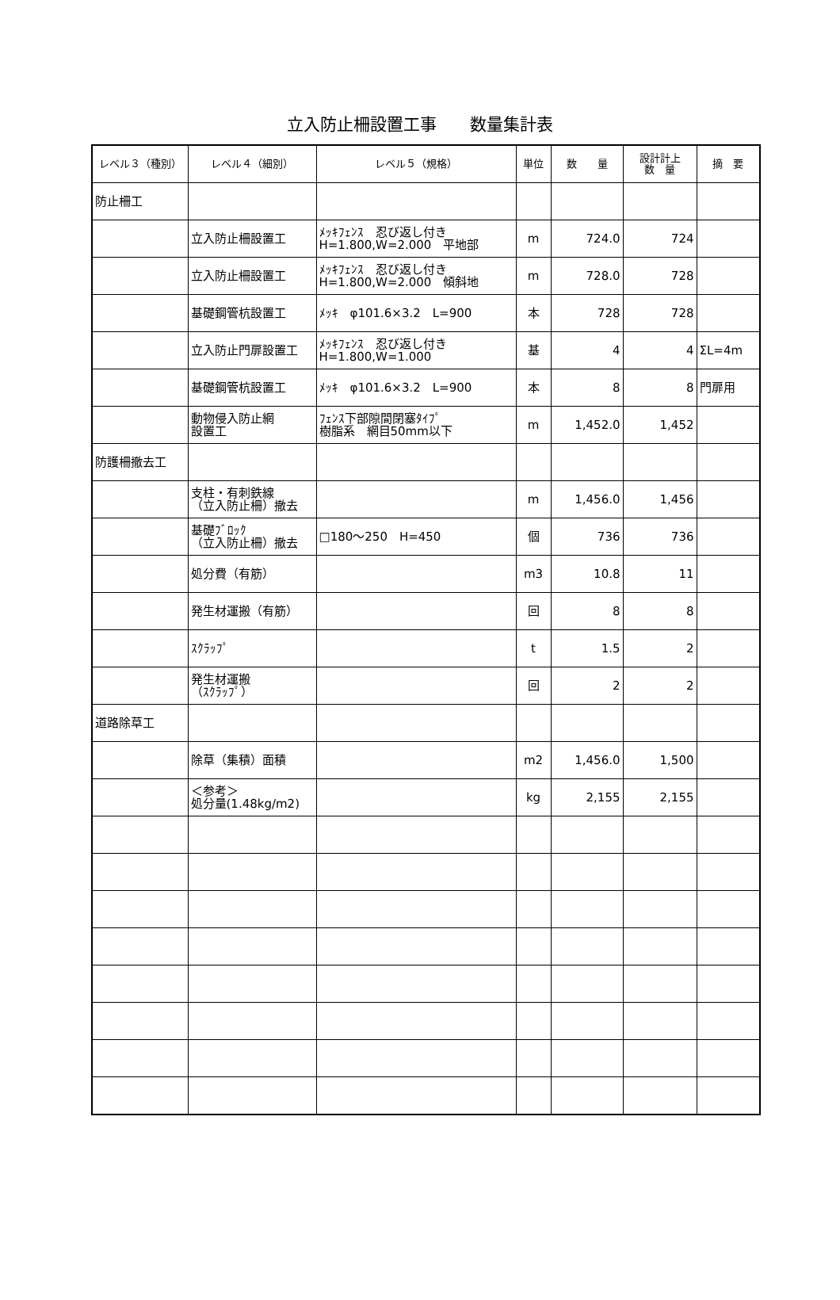立入防止柵設置工事　　数量集計表
| レベル３（種別） | レベル４（細別） | レベル５（規格） | 単位 | 数 量 | 設計計上 数 量 | 摘 要 |
| --- | --- | --- | --- | --- | --- | --- |
| 防止柵工 | | | | | | |
| | 立入防止柵設置工 | ﾒｯｷﾌｪﾝｽ 忍び返し付き H=1.800,W=2.000 平地部 | m | 724.0 | 724 | |
| | 立入防止柵設置工 | ﾒｯｷﾌｪﾝｽ 忍び返し付き H=1.800,W=2.000 傾斜地 | m | 728.0 | 728 | |
| | 基礎鋼管杭設置工 | ﾒｯｷ φ101.6×3.2 L=900 | 本 | 728 | 728 | |
| | 立入防止門扉設置工 | ﾒｯｷﾌｪﾝｽ 忍び返し付き H=1.800,W=1.000 | 基 | 4 | 4 | ΣL=4m |
| | 基礎鋼管杭設置工 | ﾒｯｷ φ101.6×3.2 L=900 | 本 | 8 | 8 | 門扉用 |
| | 動物侵入防止網 設置工 | ﾌｪﾝｽ下部隙間閉塞ﾀｲﾌﾟ 樹脂系 網目50mm以下 | m | 1,452.0 | 1,452 | |
| 防護柵撤去工 | | | | | | |
| | 支柱・有刺鉄線 （立入防止柵）撤去 | | m | 1,456.0 | 1,456 | |
| | 基礎ﾌﾞﾛｯｸ （立入防止柵）撤去 | □180～250 H=450 | 個 | 736 | 736 | |
| | 処分費（有筋） | | m3 | 10.8 | 11 | |
| | 発生材運搬（有筋） | | 回 | 8 | 8 | |
| | ｽｸﾗｯﾌﾟ | | t | 1.5 | 2 | |
| | 発生材運搬 （ｽｸﾗｯﾌﾟ） | | 回 | 2 | 2 | |
| 道路除草工 | | | | | | |
| | 除草（集積）面積 | | m2 | 1,456.0 | 1,500 | |
| | ＜参考＞ 処分量(1.48kg/m2) | | kg | 2,155 | 2,155 | |